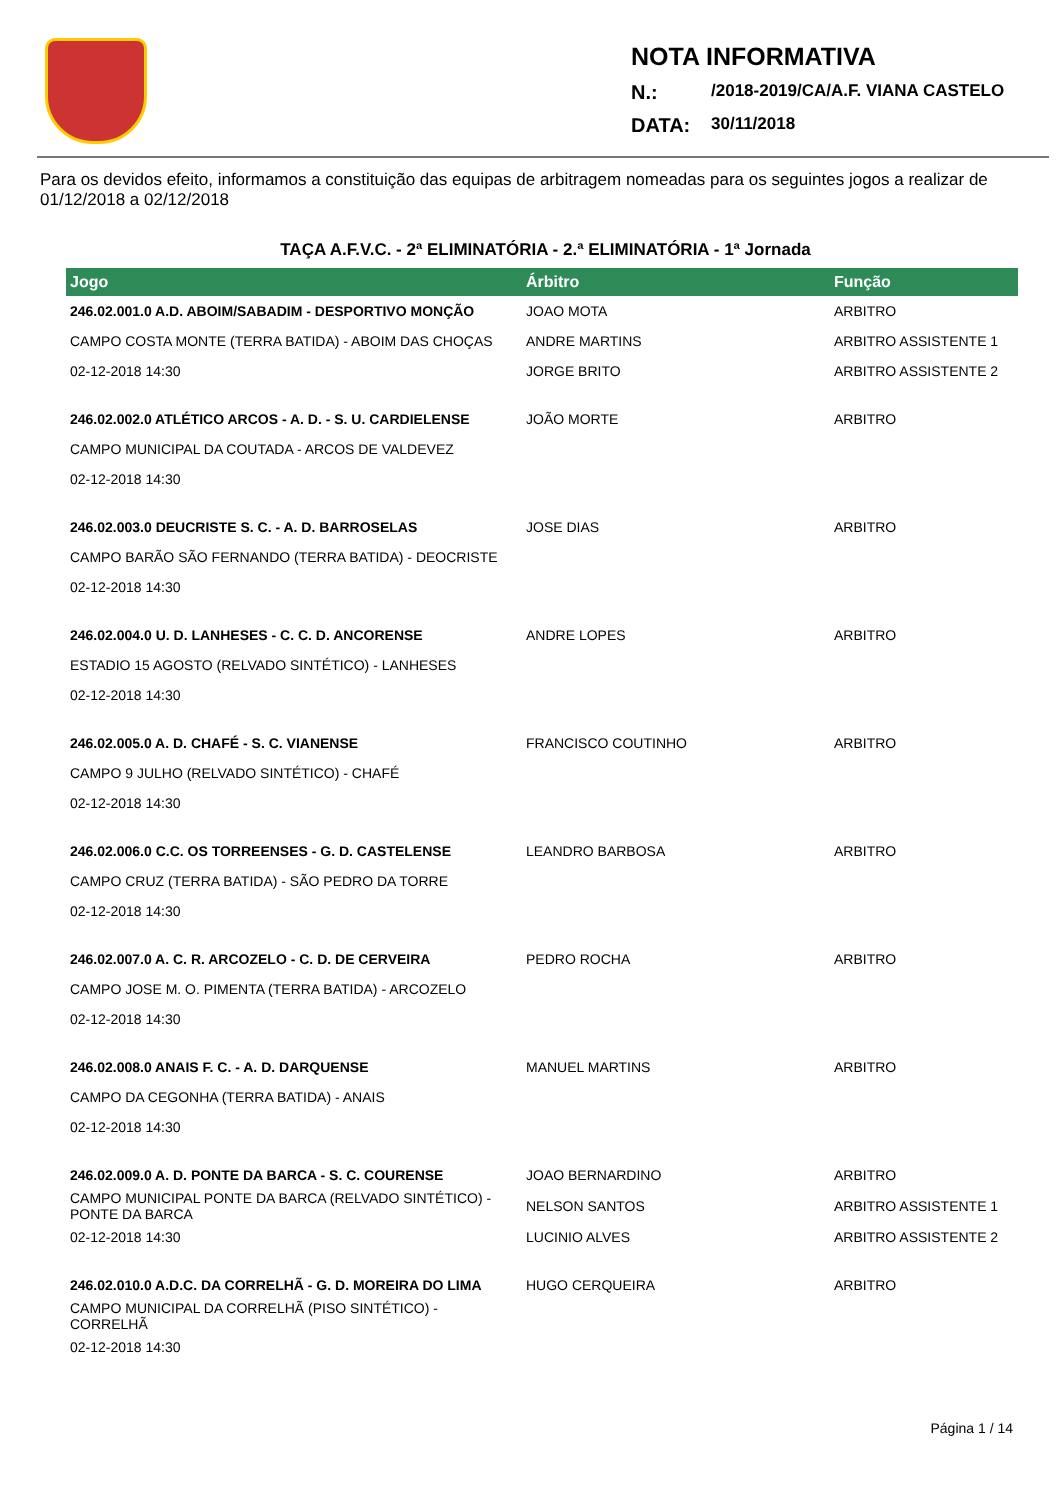NOTA INFORMATIVA
N.: /2018-2019/CA/A.F. VIANA CASTELO
DATA: 30/11/2018
Para os devidos efeito, informamos a constituição das equipas de arbitragem nomeadas para os seguintes jogos a realizar de 01/12/2018 a 02/12/2018
TAÇA A.F.V.C. - 2ª ELIMINATÓRIA - 2.ª ELIMINATÓRIA - 1ª Jornada
| Jogo | Árbitro | Função |
| --- | --- | --- |
| 246.02.001.0 A.D. ABOIM/SABADIM - DESPORTIVO MONÇÃO | JOAO MOTA | ARBITRO |
| CAMPO COSTA MONTE (TERRA BATIDA) - ABOIM DAS CHOÇAS | ANDRE MARTINS | ARBITRO ASSISTENTE 1 |
| 02-12-2018 14:30 | JORGE BRITO | ARBITRO ASSISTENTE 2 |
| 246.02.002.0 ATLÉTICO ARCOS - A. D. - S. U. CARDIELENSE | JOÃO MORTE | ARBITRO |
| CAMPO MUNICIPAL DA COUTADA - ARCOS DE VALDEVEZ | | |
| 02-12-2018 14:30 | | |
| 246.02.003.0 DEUCRISTE S. C. - A. D. BARROSELAS | JOSE DIAS | ARBITRO |
| CAMPO BARÃO SÃO FERNANDO (TERRA BATIDA) - DEOCRISTE | | |
| 02-12-2018 14:30 | | |
| 246.02.004.0 U. D. LANHESES - C. C. D. ANCORENSE | ANDRE LOPES | ARBITRO |
| ESTADIO 15 AGOSTO (RELVADO SINTÉTICO) - LANHESES | | |
| 02-12-2018 14:30 | | |
| 246.02.005.0 A. D. CHAFÉ - S. C. VIANENSE | FRANCISCO COUTINHO | ARBITRO |
| CAMPO 9 JULHO (RELVADO SINTÉTICO) - CHAFÉ | | |
| 02-12-2018 14:30 | | |
| 246.02.006.0 C.C. OS TORREENSES - G. D. CASTELENSE | LEANDRO BARBOSA | ARBITRO |
| CAMPO CRUZ (TERRA BATIDA) - SÃO PEDRO DA TORRE | | |
| 02-12-2018 14:30 | | |
| 246.02.007.0 A. C. R. ARCOZELO - C. D. DE CERVEIRA | PEDRO ROCHA | ARBITRO |
| CAMPO JOSE M. O. PIMENTA (TERRA BATIDA) - ARCOZELO | | |
| 02-12-2018 14:30 | | |
| 246.02.008.0 ANAIS F. C. - A. D. DARQUENSE | MANUEL MARTINS | ARBITRO |
| CAMPO DA CEGONHA (TERRA BATIDA) - ANAIS | | |
| 02-12-2018 14:30 | | |
| 246.02.009.0 A. D. PONTE DA BARCA - S. C. COURENSE | JOAO BERNARDINO | ARBITRO |
| CAMPO MUNICIPAL PONTE DA BARCA (RELVADO SINTÉTICO) - PONTE DA BARCA | NELSON SANTOS | ARBITRO ASSISTENTE 1 |
| 02-12-2018 14:30 | LUCINIO ALVES | ARBITRO ASSISTENTE 2 |
| 246.02.010.0 A.D.C. DA CORRELHÃ - G. D. MOREIRA DO LIMA | HUGO CERQUEIRA | ARBITRO |
| CAMPO MUNICIPAL DA CORRELHÃ (PISO SINTÉTICO) - CORRELHÃ | | |
| 02-12-2018 14:30 | | |
Página 1 / 14